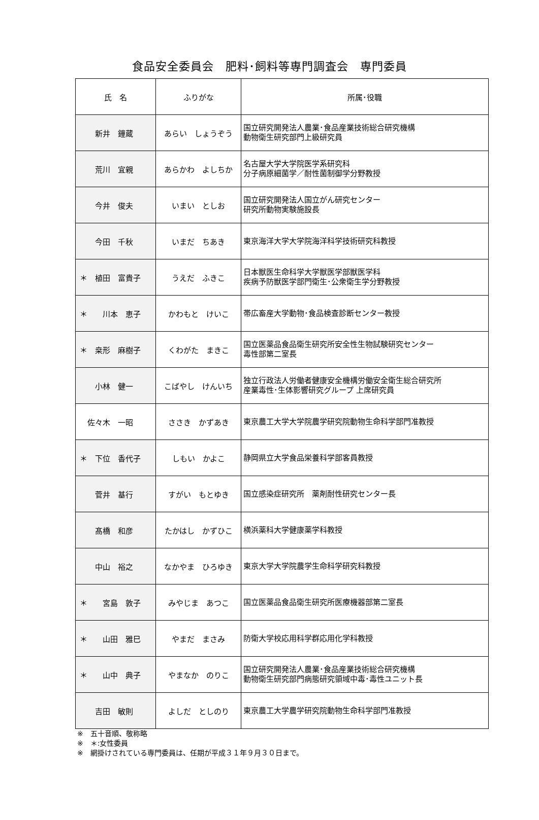食品安全委員会　肥料･飼料等専門調査会　専門委員
| 氏 名 | ふりがな | 所属･役職 |
| --- | --- | --- |
| 新井 鐘蔵 | あらい しょうぞう | 国立研究開発法人農業･食品産業技術総合研究機構 動物衛生研究部門上級研究員 |
| 荒川 宜親 | あらかわ よしちか | 名古屋大学大学院医学系研究科 分子病原細菌学／耐性菌制御学分野教授 |
| 今井 俊夫 | いまい としお | 国立研究開発法人国立がん研究センター 研究所動物実験施設長 |
| 今田 千秋 | いまだ ちあき | 東京海洋大学大学院海洋科学技術研究科教授 |
| ＊ 植田 富貴子 | うえだ ふきこ | 日本獣医生命科学大学獣医学部獣医学科 疾病予防獣医学部門衛生･公衆衛生学分野教授 |
| ＊ 川本 恵子 | かわもと けいこ | 帯広畜産大学動物･食品検査診断センター教授 |
| ＊ 桒形 麻樹子 | くわがた まきこ | 国立医薬品食品衛生研究所安全性生物試験研究センター 毒性部第二室長 |
| 小林 健一 | こばやし けんいち | 独立行政法人労働者健康安全機構労働安全衛生総合研究所 産業毒性･生体影響研究グループ 上席研究員 |
| 佐々木 一昭 | ささき かずあき | 東京農工大学大学院農学研究院動物生命科学部門准教授 |
| ＊ 下位 香代子 | しもい かよこ | 静岡県立大学食品栄養科学部客員教授 |
| 菅井 基行 | すがい もとゆき | 国立感染症研究所 薬剤耐性研究センター長 |
| 髙橋 和彦 | たかはし かずひこ | 横浜薬科大学健康薬学科教授 |
| 中山 裕之 | なかやま ひろゆき | 東京大学大学院農学生命科学研究科教授 |
| ＊ 宮島 敦子 | みやじま あつこ | 国立医薬品食品衛生研究所医療機器部第二室長 |
| ＊ 山田 雅巳 | やまだ まさみ | 防衛大学校応用科学群応用化学科教授 |
| ＊ 山中 典子 | やまなか のりこ | 国立研究開発法人農業･食品産業技術総合研究機構 動物衛生研究部門病態研究領域中毒･毒性ユニット長 |
| 吉田 敏則 | よしだ としのり | 東京農工大学農学研究院動物生命科学部門准教授 |
※　五十音順、敬称略
※　＊:女性委員
※　網掛けされている専門委員は、任期が平成３１年９月３０日まで。